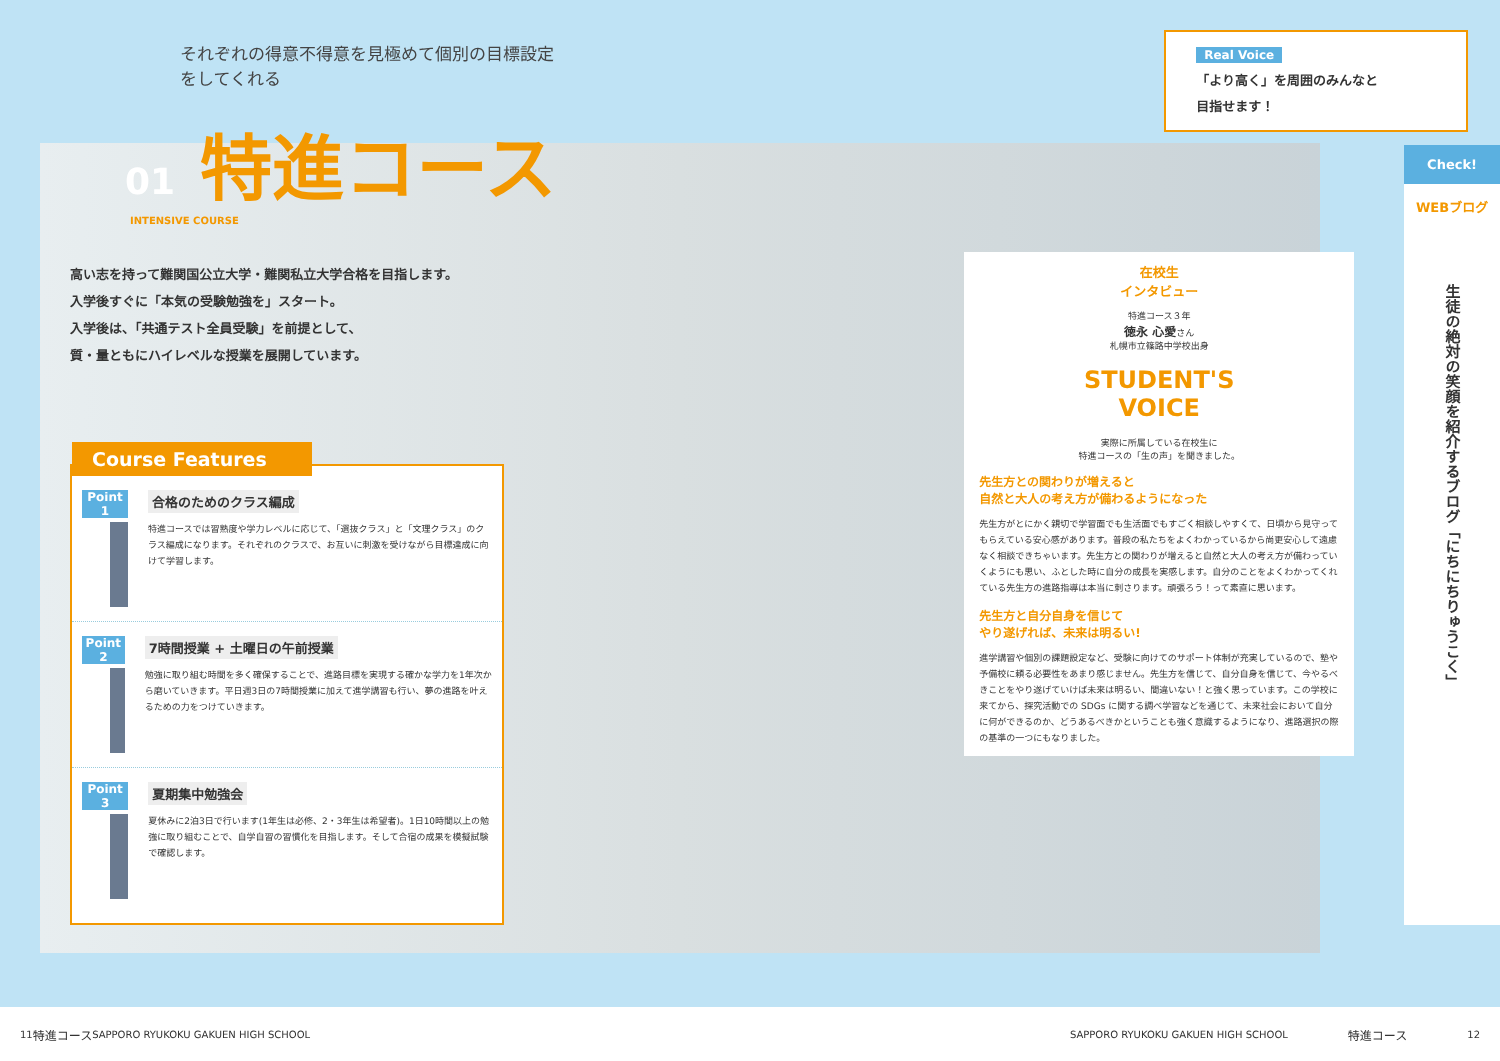それぞれの得意不得意を見極めて個別の目標設定をしてくれる
01 特進コース
INTENSIVE COURSE
高い志を持って難関国公立大学・難関私立大学合格を目指します。
入学後すぐに「本気の受験勉強を」スタート。
入学後は、「共通テスト全員受験」を前提として、
質・量ともにハイレベルな授業を展開しています。
Course Features
Point 1 合格のためのクラス編成
特進コースでは習熟度や学力レベルに応じて、「選抜クラス」と「文理クラス」のクラス編成になります。それぞれのクラスで、お互いに刺激を受けながら目標達成に向けて学習します。
Point 2 7時間授業 + 土曜日の午前授業
勉強に取り組む時間を多く確保することで、進路目標を実現する確かな学力を1年次から磨いていきます。平日週3日の7時間授業に加えて進学講習も行い、夢の進路を叶えるための力をつけていきます。
Point 3 夏期集中勉強会
夏休みに2泊3日で行います(1年生は必修、2・3年生は希望者)。1日10時間以上の勉強に取り組むことで、自学自習の習慣化を目指します。そして合宿の成果を模擬試験で確認します。
Real Voice
「より高く」を周囲のみんなと
目指せます！
在校生
インタビュー
特進コース３年
徳永 心愛さん
札幌市立篠路中学校出身
STUDENT'S
VOICE
実際に所属している在校生に
特進コースの「生の声」を聞きました。
先生方との関わりが増えると
自然と大人の考え方が備わるようになった
先生方がとにかく親切で学習面でも生活面でもすごく相談しやすくて、日頃から見守ってもらえている安心感があります。普段の私たちをよくわかっているから尚更安心して遠慮なく相談できちゃいます。先生方との関わりが増えると自然と大人の考え方が備わっていくようにも思い、ふとした時に自分の成長を実感します。自分のことをよくわかってくれている先生方の進路指導は本当に刺さります。頑張ろう！って素直に思います。
先生方と自分自身を信じて
やり遂げれば、未来は明るい!
進学講習や個別の課題設定など、受験に向けてのサポート体制が充実しているので、塾や予備校に頼る必要性をあまり感じません。先生方を信じて、自分自身を信じて、今やるべきことをやり遂げていけば未来は明るい、間違いない！と強く思っています。この学校に来てから、探究活動での SDGs に関する調べ学習などを通じて、未来社会において自分に何ができるのか、どうあるべきかということも強く意識するようになり、進路選択の際の基準の一つにもなりました。
Check!
WEBブログ
生徒の絶対の笑顔を紹介するブログ「にちにちりゅうこく」
11 特進コース SAPPORO RYUKOKU GAKUEN HIGH SCHOOL SAPPORO RYUKOKU GAKUEN HIGH SCHOOL 特進コース 12